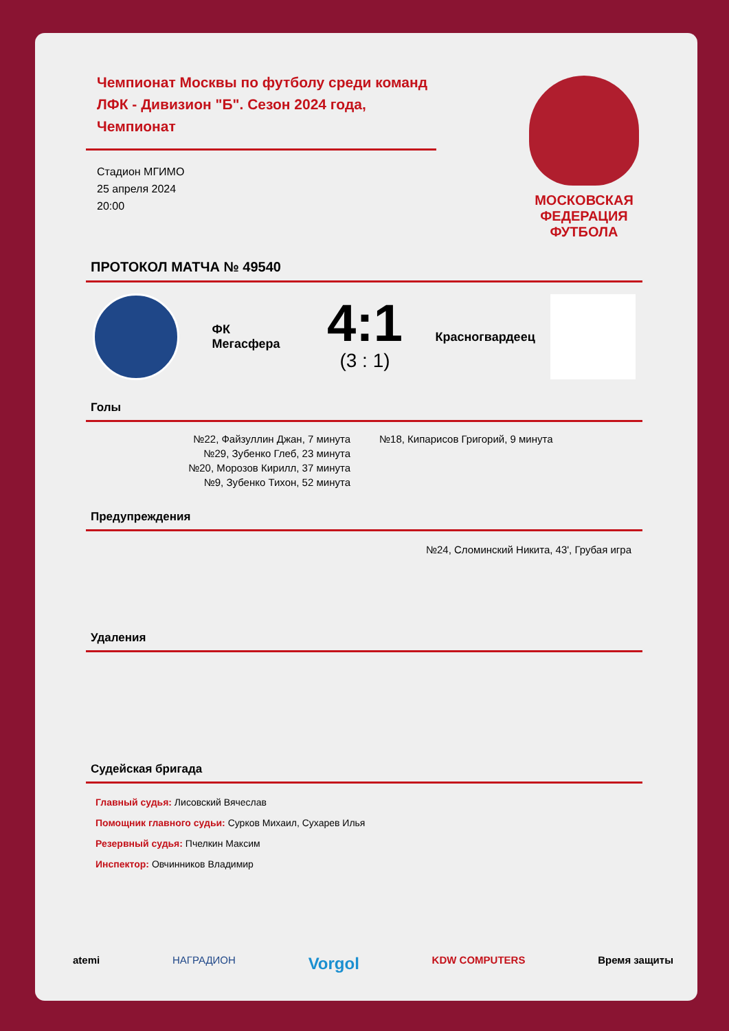Чемпионат Москвы по футболу среди команд ЛФК - Дивизион "Б". Сезон 2024 года, Чемпионат
Стадион МГИМО
25 апреля 2024
20:00
МОСКОВСКАЯ
ФЕДЕРАЦИЯ
ФУТБОЛА
ПРОТОКОЛ МАТЧА № 49540
ФК Мегасфера
4:1
(3 : 1)
Красногвардеец
Голы
№22, Файзуллин Джан, 7 минута
№29, Зубенко Глеб, 23 минута
№20, Морозов Кирилл, 37 минута
№9, Зубенко Тихон, 52 минута
№18, Кипарисов Григорий, 9 минута
Предупреждения
№24, Сломинский Никита, 43', Грубая игра
Удаления
Судейская бригада
Главный судья: Лисовский Вячеслав
Помощник главного судьи: Сурков Михаил, Сухарев Илья
Резервный судья: Пчелкин Максим
Инспектор: Овчинников Владимир
atemi НАГРАДИОН Vorgol KDW COMPUTERS Время защиты